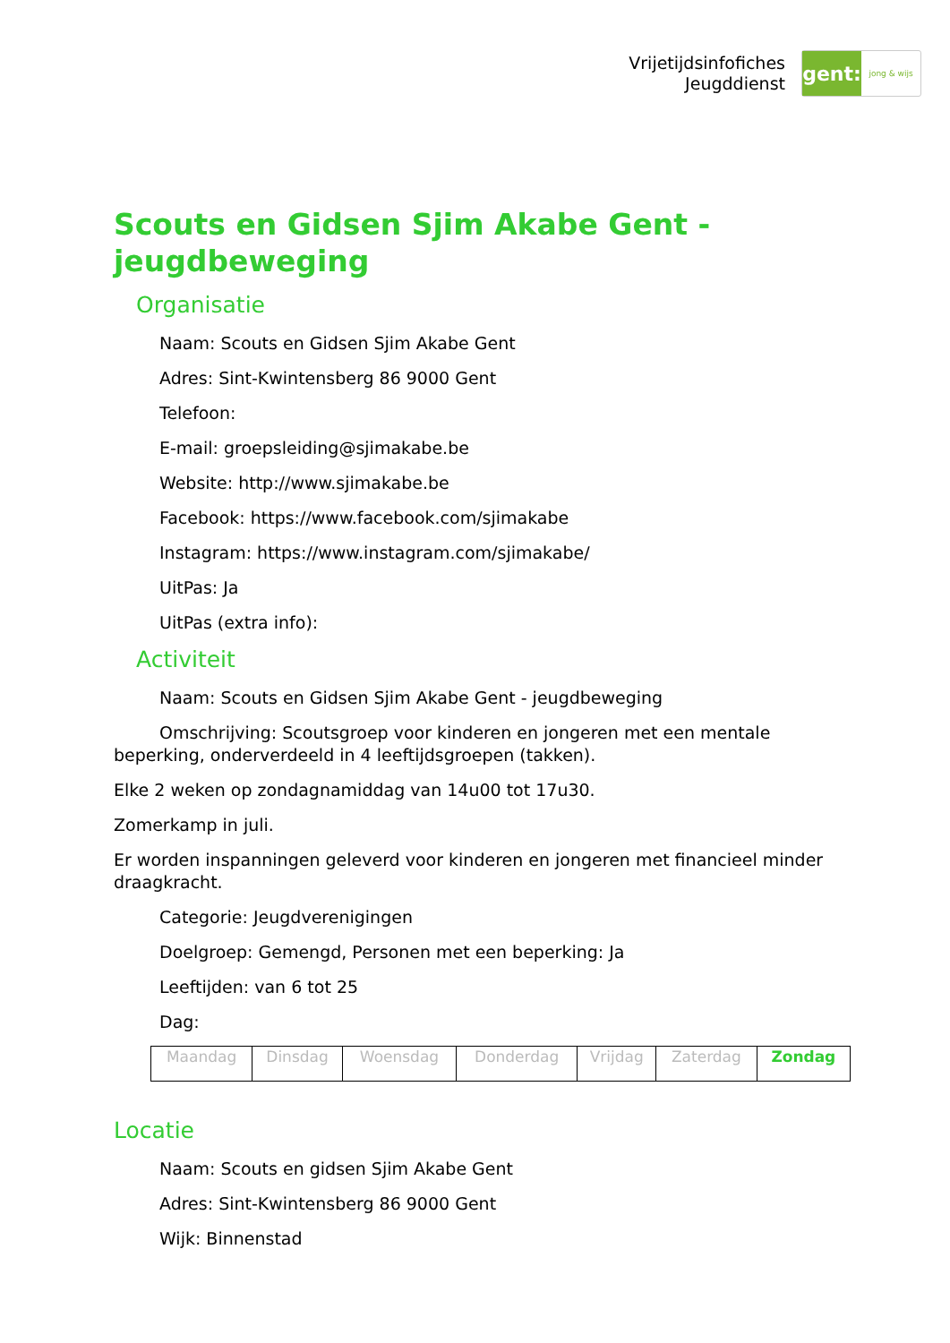Vrijetijdsinfofiches
Jeugddienst
gent:
jong & wijs
Scouts en Gidsen Sjim Akabe Gent - jeugdbeweging
Organisatie
Naam: Scouts en Gidsen Sjim Akabe Gent
Adres: Sint-Kwintensberg 86 9000 Gent
Telefoon:
E-mail: groepsleiding@sjimakabe.be
Website: http://www.sjimakabe.be
Facebook: https://www.facebook.com/sjimakabe
Instagram: https://www.instagram.com/sjimakabe/
UitPas: Ja
UitPas (extra info):
Activiteit
Naam: Scouts en Gidsen Sjim Akabe Gent - jeugdbeweging
Omschrijving: Scoutsgroep voor kinderen en jongeren met een mentale beperking, onderverdeeld in 4 leeftijdsgroepen (takken).
Elke 2 weken op zondagnamiddag van 14u00 tot 17u30.
Zomerkamp in juli.
Er worden inspanningen geleverd voor kinderen en jongeren met financieel minder draagkracht.
Categorie: Jeugdverenigingen
Doelgroep: Gemengd, Personen met een beperking: Ja
Leeftijden: van 6 tot 25
Dag:
| Maandag | Dinsdag | Woensdag | Donderdag | Vrijdag | Zaterdag | Zondag |
Locatie
Naam: Scouts en gidsen Sjim Akabe Gent
Adres: Sint-Kwintensberg 86 9000 Gent
Wijk: Binnenstad